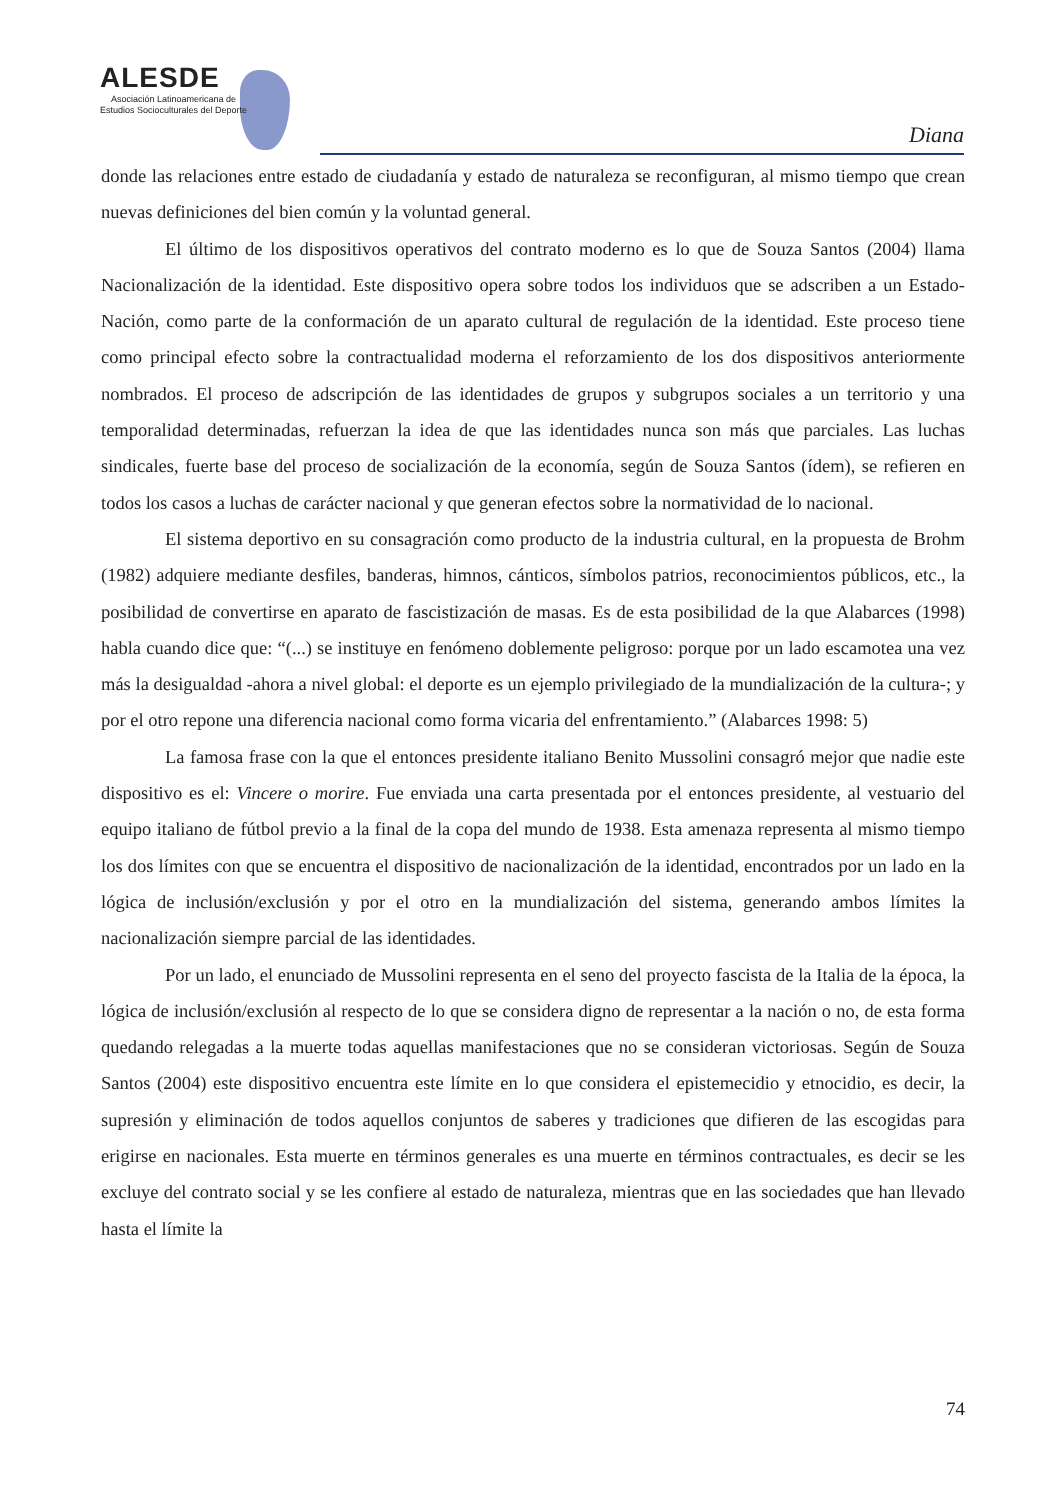ALESDE
Asociación Latinoamericana de
Estudios Socioculturales del Deporte
Diana
donde las relaciones entre estado de ciudadanía y estado de naturaleza se reconfiguran, al mismo tiempo que crean nuevas definiciones del bien común y la voluntad general.
El último de los dispositivos operativos del contrato moderno es lo que de Souza Santos (2004) llama Nacionalización de la identidad. Este dispositivo opera sobre todos los individuos que se adscriben a un Estado-Nación, como parte de la conformación de un aparato cultural de regulación de la identidad. Este proceso tiene como principal efecto sobre la contractualidad moderna el reforzamiento de los dos dispositivos anteriormente nombrados. El proceso de adscripción de las identidades de grupos y subgrupos sociales a un territorio y una temporalidad determinadas, refuerzan la idea de que las identidades nunca son más que parciales. Las luchas sindicales, fuerte base del proceso de socialización de la economía, según de Souza Santos (ídem), se refieren en todos los casos a luchas de carácter nacional y que generan efectos sobre la normatividad de lo nacional.
El sistema deportivo en su consagración como producto de la industria cultural, en la propuesta de Brohm (1982) adquiere mediante desfiles, banderas, himnos, cánticos, símbolos patrios, reconocimientos públicos, etc., la posibilidad de convertirse en aparato de fascistización de masas. Es de esta posibilidad de la que Alabarces (1998) habla cuando dice que: “(...) se instituye en fenómeno doblemente peligroso: porque por un lado escamotea una vez más la desigualdad -ahora a nivel global: el deporte es un ejemplo privilegiado de la mundialización de la cultura-; y por el otro repone una diferencia nacional como forma vicaria del enfrentamiento.” (Alabarces 1998: 5)
La famosa frase con la que el entonces presidente italiano Benito Mussolini consagró mejor que nadie este dispositivo es el: Vincere o morire. Fue enviada una carta presentada por el entonces presidente, al vestuario del equipo italiano de fútbol previo a la final de la copa del mundo de 1938. Esta amenaza representa al mismo tiempo los dos límites con que se encuentra el dispositivo de nacionalización de la identidad, encontrados por un lado en la lógica de inclusión/exclusión y por el otro en la mundialización del sistema, generando ambos límites la nacionalización siempre parcial de las identidades.
Por un lado, el enunciado de Mussolini representa en el seno del proyecto fascista de la Italia de la época, la lógica de inclusión/exclusión al respecto de lo que se considera digno de representar a la nación o no, de esta forma quedando relegadas a la muerte todas aquellas manifestaciones que no se consideran victoriosas. Según de Souza Santos (2004) este dispositivo encuentra este límite en lo que considera el epistemecidio y etnocidio, es decir, la supresión y eliminación de todos aquellos conjuntos de saberes y tradiciones que difieren de las escogidas para erigirse en nacionales. Esta muerte en términos generales es una muerte en términos contractuales, es decir se les excluye del contrato social y se les confiere al estado de naturaleza, mientras que en las sociedades que han llevado hasta el límite la
74